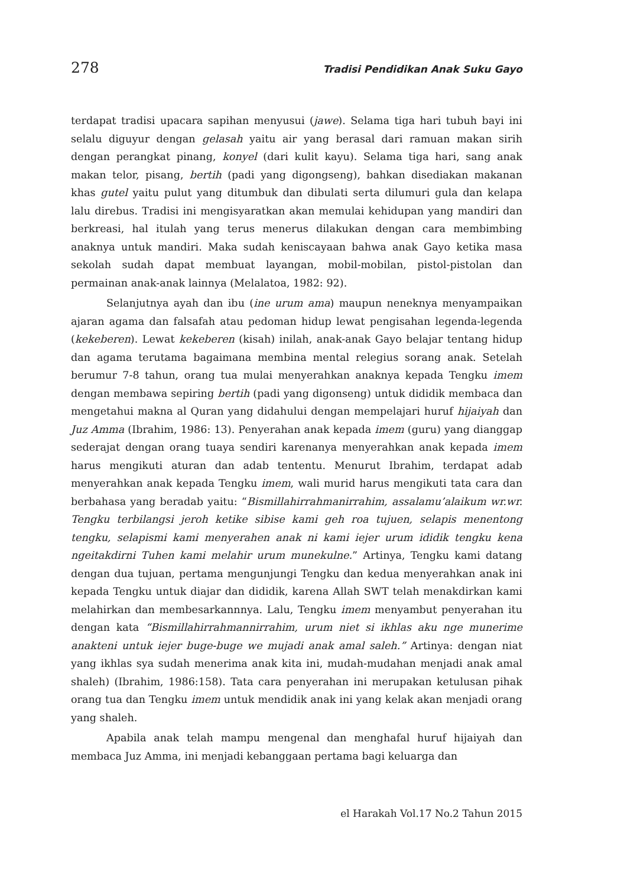278 Tradisi Pendidikan Anak Suku Gayo
terdapat tradisi upacara sapihan menyusui (jawe). Selama tiga hari tubuh bayi ini selalu diguyur dengan gelasah yaitu air yang berasal dari ramuan makan sirih dengan perangkat pinang, konyel (dari kulit kayu). Selama tiga hari, sang anak makan telor, pisang, bertih (padi yang digongseng), bahkan disediakan makanan khas gutel yaitu pulut yang ditumbuk dan dibulati serta dilumuri gula dan kelapa lalu direbus. Tradisi ini mengisyaratkan akan memulai kehidupan yang mandiri dan berkreasi, hal itulah yang terus menerus dilakukan dengan cara membimbing anaknya untuk mandiri. Maka sudah keniscayaan bahwa anak Gayo ketika masa sekolah sudah dapat membuat layangan, mobil-mobilan, pistol-pistolan dan permainan anak-anak lainnya (Melalatoa, 1982: 92).
Selanjutnya ayah dan ibu (ine urum ama) maupun neneknya menyampaikan ajaran agama dan falsafah atau pedoman hidup lewat pengisahan legenda-legenda (kekeberen). Lewat kekeberen (kisah) inilah, anak-anak Gayo belajar tentang hidup dan agama terutama bagaimana membina mental relegius sorang anak. Setelah berumur 7-8 tahun, orang tua mulai menyerahkan anaknya kepada Tengku imem dengan membawa sepiring bertih (padi yang digonseng) untuk dididik membaca dan mengetahui makna al Quran yang didahului dengan mempelajari huruf hijaiyah dan Juz Amma (Ibrahim, 1986: 13). Penyerahan anak kepada imem (guru) yang dianggap sederajat dengan orang tuaya sendiri karenanya menyerahkan anak kepada imem harus mengikuti aturan dan adab tententu. Menurut Ibrahim, terdapat adab menyerahkan anak kepada Tengku imem, wali murid harus mengikuti tata cara dan berbahasa yang beradab yaitu: “Bismillahirrahmanirrahim, assalamu’alaikum wr.wr. Tengku terbilangsi jeroh ketike sibise kami geh roa tujuen, selapis menentong tengku, selapismi kami menyerahen anak ni kami iejer urum ididik tengku kena ngeitakdirni Tuhen kami melahir urum munekulne.” Artinya, Tengku kami datang dengan dua tujuan, pertama mengunjungi Tengku dan kedua menyerahkan anak ini kepada Tengku untuk diajar dan dididik, karena Allah SWT telah menakdirkan kami melahirkan dan membesarkannnya. Lalu, Tengku imem menyambut penyerahan itu dengan kata “Bismillahirrahmannirrahim, urum niet si ikhlas aku nge munerime anakteni untuk iejer buge-buge we mujadi anak amal saleh.” Artinya: dengan niat yang ikhlas sya sudah menerima anak kita ini, mudah-mudahan menjadi anak amal shaleh) (Ibrahim, 1986:158). Tata cara penyerahan ini merupakan ketulusan pihak orang tua dan Tengku imem untuk mendidik anak ini yang kelak akan menjadi orang yang shaleh.
Apabila anak telah mampu mengenal dan menghafal huruf hijaiyah dan membaca Juz Amma, ini menjadi kebanggaan pertama bagi keluarga dan
el Harakah Vol.17 No.2 Tahun 2015